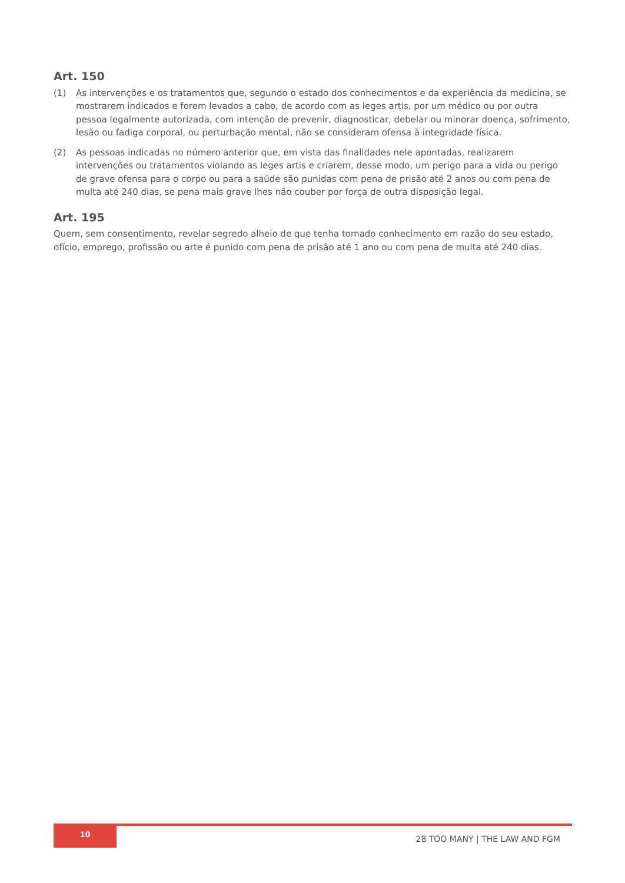Art. 150
(1) As intervenções e os tratamentos que, segundo o estado dos conhecimentos e da experiência da medicina, se mostrarem indicados e forem levados a cabo, de acordo com as leges artis, por um médico ou por outra pessoa legalmente autorizada, com intenção de prevenir, diagnosticar, debelar ou minorar doença, sofrimento, lesão ou fadiga corporal, ou perturbação mental, não se consideram ofensa à integridade física.
(2) As pessoas indicadas no número anterior que, em vista das finalidades nele apontadas, realizarem intervenções ou tratamentos violando as leges artis e criarem, desse modo, um perigo para a vida ou perigo de grave ofensa para o corpo ou para a saúde são punidas com pena de prisão até 2 anos ou com pena de multa até 240 dias, se pena mais grave lhes não couber por força de outra disposição legal.
Art. 195
Quem, sem consentimento, revelar segredo alheio de que tenha tomado conhecimento em razão do seu estado, ofício, emprego, profissão ou arte é punido com pena de prisão até 1 ano ou com pena de multa até 240 dias.
10
28 TOO MANY | THE LAW AND FGM